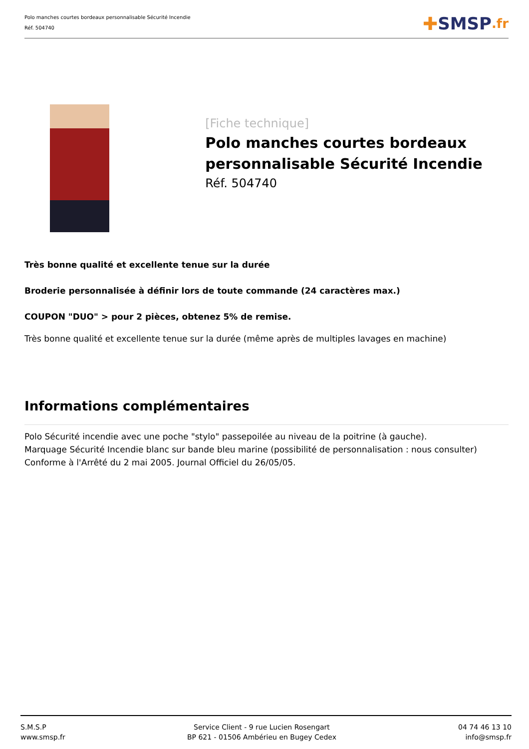Polo manches courtes bordeaux personnalisable Sécurité Incendie
Réf. 504740
✚ SMSP.fr
[Fiche technique]
Polo manches courtes bordeaux personnalisable Sécurité Incendie
Réf. 504740
Très bonne qualité et excellente tenue sur la durée
Broderie personnalisée à définir lors de toute commande (24 caractères max.)
COUPON "DUO" > pour 2 pièces, obtenez 5% de remise.
Très bonne qualité et excellente tenue sur la durée (même après de multiples lavages en machine)
Informations complémentaires
Polo Sécurité incendie avec une poche "stylo" passepoilée au niveau de la poitrine (à gauche).
Marquage Sécurité Incendie blanc sur bande bleu marine (possibilité de personnalisation : nous consulter)
Conforme à l'Arrêté du 2 mai 2005. Journal Officiel du 26/05/05.
S.M.S.P
www.smsp.fr
Service Client - 9 rue Lucien Rosengart
BP 621 - 01506 Ambérieu en Bugey Cedex
04 74 46 13 10
info@smsp.fr